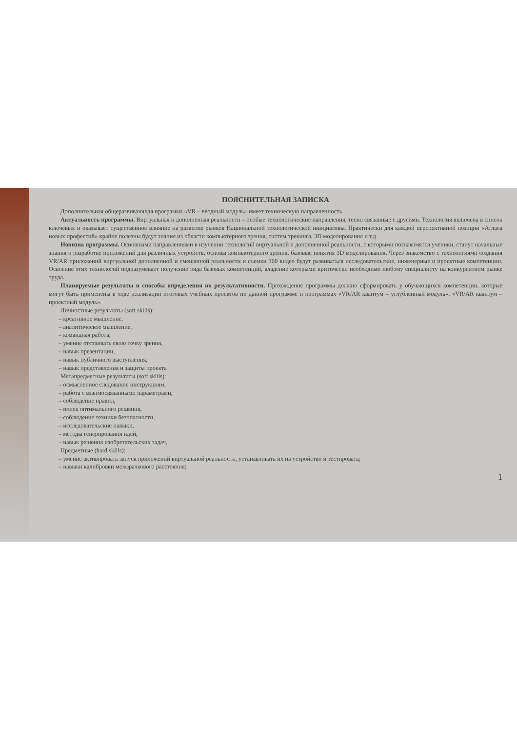ПОЯСНИТЕЛЬНАЯ ЗАПИСКА
Дополнительная общеразвивающая программа «VR – вводный модуль» имеет техническую направленность.
Актуальность программы. Виртуальная и дополненная реальности – особые технологические направления, тесно связанные с другими. Технология включена в список ключевых и оказывает существенное влияние на развитие рынков Национальной технологической инициативы. Практически для каждой перспективной позиции «Атласа новых профессий» крайне полезны будут знания из области компьютерного зрения, систем трекинга, 3D моделирования и т.д.
Новизна программы. Основными направлениями в изучении технологий виртуальной и дополненной реальности, с которыми познакомятся ученики, станут начальные знания о разработке приложений для различных устройств, основы компьютерного зрения, базовые понятия 3D моделирования. Через знакомство с технологиями создания VR/AR приложений виртуальной дополненной и смешанной реальности и съемки 360 видео будут развиваться исследовательские, инженерные и проектные компетенции. Освоение этих технологий подразумевает получение ряда базовых компетенций, владение которыми критически необходимо любому специалисту на конкурентном рынке труда.
Планируемые результаты и способы определения их результативности. Прохождение программы должно сформировать у обучающихся компетенции, которые могут быть применены в ходе реализации итоговых учебных проектов по данной программе и программах «VR/AR квантум – углубленный модуль», «VR/AR квантум – проектный модуль».
Личностные результаты (soft skills):
– креативное мышление,
– аналитическое мышление,
– командная работа,
– умение отстаивать свою точку зрения,
– навык презентации,
– навык публичного выступления,
– навык представления и защиты проекта
Метапредметные результаты (soft skills):
– осмысленное следование инструкциям,
– работа с взаимосвязанными параметрами,
– соблюдение правил,
– поиск оптимального решения,
– соблюдение техники безопасности,
– исследовательские навыки,
– методы генерирования идей,
– навык решения изобретательских задач,
Предметные (hard skills):
– умение активировать запуск приложений виртуальной реальности, устанавливать их на устройство и тестировать;
– навыки калибровки межзрачкового расстояния;
1